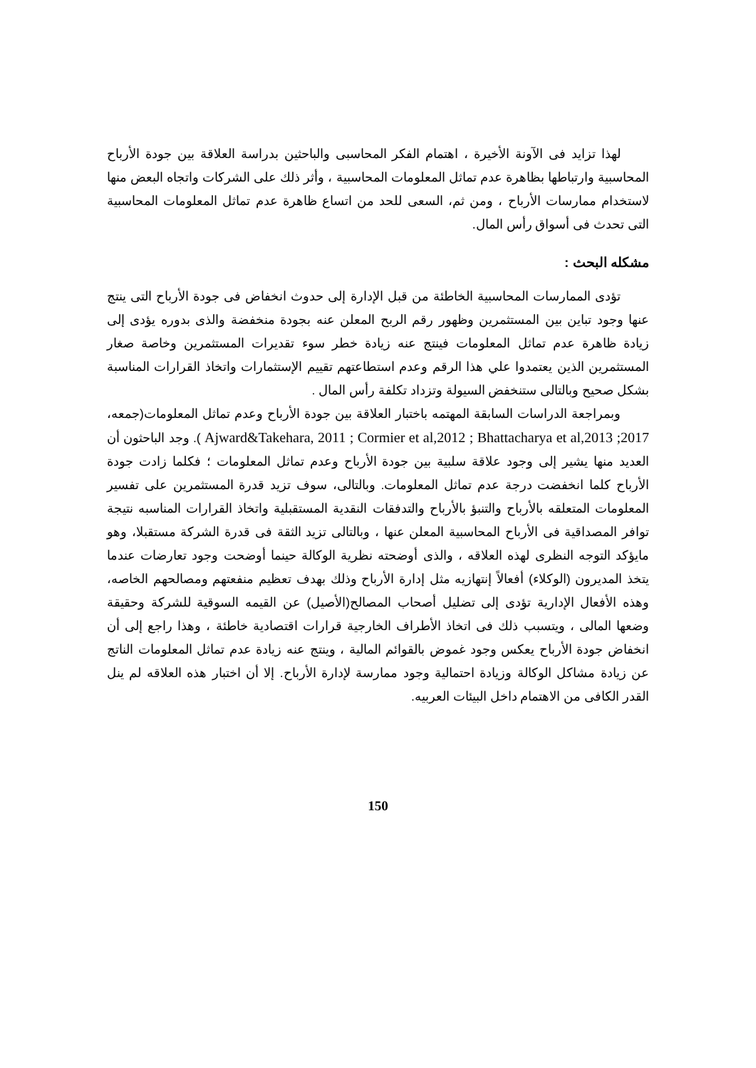لهذا تزايد فى الآونة الأخيرة ، اهتمام الفكر المحاسبى والباحثين بدراسة العلاقة بين جودة الأرباح المحاسبية وارتباطها بظاهرة عدم تماثل المعلومات المحاسبية ، وأثر ذلك على الشركات واتجاه البعض منها لاستخدام ممارسات الأرباح ، ومن ثم، السعى للحد من اتساع ظاهرة عدم تماثل المعلومات المحاسبية التى تحدث فى أسواق رأس المال.
مشكله البحث :
تؤدى الممارسات المحاسبية الخاطئة من قبل الإدارة إلى حدوث انخفاض فى جودة الأرباح التى ينتج عنها وجود تباين بين المستثمرين وظهور رقم الربح المعلن عنه بجودة منخفضة والذى بدوره يؤدى إلى زيادة ظاهرة عدم تماثل المعلومات فينتج عنه زيادة خطر سوء تقديرات المستثمرين وخاصة صغار المستثمرين الذين يعتمدوا علي هذا الرقم وعدم استطاعتهم تقييم الإستثمارات واتخاذ القرارات المناسبة بشكل صحيح وبالتالى ستنخفض السيولة وتزداد تكلفة رأس المال .
وبمراجعة الدراسات السابقة المهتمه باختبار العلاقة بين جودة الأرباح وعدم تماثل المعلومات(جمعه، 2017; Ajward&Takehara, 2011 ; Cormier et al,2012 ; Bhattacharya et al,2013 ). وجد الباحثون أن العديد منها يشير إلى وجود علاقة سلبية بين جودة الأرباح وعدم تماثل المعلومات ؛ فكلما زادت جودة الأرباح كلما انخفضت درجة عدم تماثل المعلومات. وبالتالى، سوف تزيد قدرة المستثمرين على تفسير المعلومات المتعلقه بالأرباح والتنبؤ بالأرباح والتدفقات النقدية المستقبلية واتخاذ القرارات المناسبه نتيجة توافر المصداقية فى الأرباح المحاسبية المعلن عنها ، وبالتالى تزيد الثقة فى قدرة الشركة مستقبلا، وهو مايؤكد التوجه النظرى لهذه العلاقه ، والذى أوضحته نظرية الوكالة حينما أوضحت وجود تعارضات عندما يتخذ المديرون (الوكلاء) أفعالاً إنتهازيه مثل إدارة الأرباح وذلك بهدف تعظيم منفعتهم ومصالحهم الخاصه، وهذه الأفعال الإدارية تؤدى إلى تضليل أصحاب المصالح(الأصيل) عن القيمه السوقية للشركة وحقيقة وضعها المالى ، ويتسبب ذلك فى اتخاذ الأطراف الخارجية قرارات اقتصادية خاطئة ، وهذا راجع إلى أن انخفاض جودة الأرباح يعكس وجود غموض بالقوائم المالية ، وينتج عنه زيادة عدم تماثل المعلومات الناتج عن زيادة مشاكل الوكالة وزيادة احتمالية وجود ممارسة لإدارة الأرباح. إلا أن اختبار هذه العلاقه لم ينل القدر الكافى من الاهتمام داخل البيئات العربيه.
150